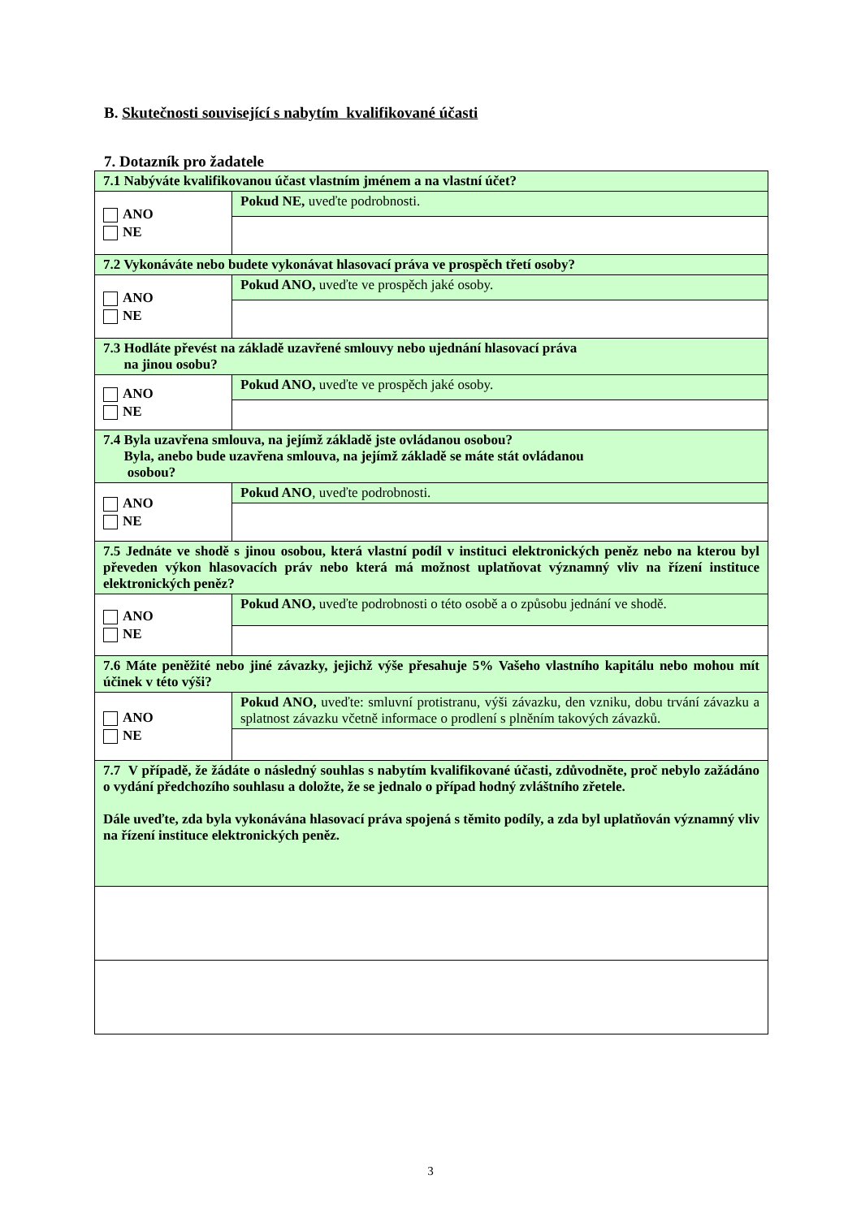B. Skutečnosti související s nabytím kvalifikované účasti
7. Dotazník pro žadatele
| 7.1 Nabýváte kvalifikovanou účast vlastním jménem a na vlastní účet? | |
| ANO NE | Pokud NE, uveďte podrobnosti. |
| 7.2 Vykonáváte nebo budete vykonávat hlasovací práva ve prospěch třetí osoby? | |
| ANO NE | Pokud ANO, uveďte ve prospěch jaké osoby. |
| 7.3 Hodláte převést na základě uzavřené smlouvy nebo ujednání hlasovací práva na jinou osobu? | |
| ANO NE | Pokud ANO, uveďte ve prospěch jaké osoby. |
| 7.4 Byla uzavřena smlouva, na jejímž základě jste ovládanou osobou? Byla, anebo bude uzavřena smlouva, na jejímž základě se máte stát ovládanou osobou? | |
| ANO NE | Pokud ANO , uveďte podrobnosti. |
| 7.5 Jednáte ve shodě s jinou osobou, která vlastní podíl v instituci elektronických peněz nebo na kterou byl převeden výkon hlasovacích práv nebo která má možnost uplatňovat významný vliv na řízení instituce elektronických peněz? | |
| ANO NE | Pokud ANO, uveďte podrobnosti o této osobě a o způsobu jednání ve shodě. |
| 7.6 Máte peněžité nebo jiné závazky, jejichž výše přesahuje 5% Vašeho vlastního kapitálu nebo mohou mít účinek v této výši? | |
| ANO NE | Pokud ANO, uveďte: smluvní protistranu, výši závazku, den vzniku, dobu trvání závazku a splatnost závazku včetně informace o prodlení s plněním takových závazků. |
| 7.7 V případě, že žádáte o následný souhlas s nabytím kvalifikované účasti, zdůvodněte, proč nebylo zažádáno o vydání předchozího souhlasu a doložte, že se jednalo o případ hodný zvláštního zřetele. Dále uveďte, zda byla vykonávána hlasovací práva spojená s těmito podíly, a zda byl uplatňován významný vliv na řízení instituce elektronických peněz. | |
3